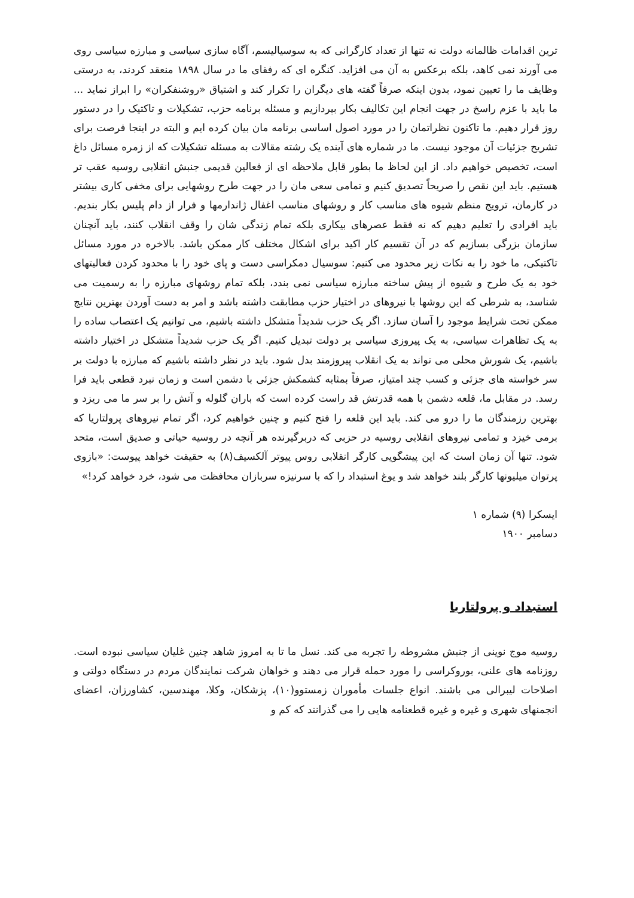ترین اقدامات ظالمانه دولت نه تنها از تعداد کارگرانی که به سوسیالیسم، آگاه سازی سیاسی و مبارزه سیاسی روی می آورند نمی کاهد، بلکه برعکس به آن می افزاید. کنگره ای که رفقای ما در سال ۱۸۹۸ منعقد کردند، به درستی وظایف ما را تعیین نمود، بدون اینکه صرفاً گفته های دیگران را تکرار کند و اشتیاق «روشنفکران» را ابراز نماید ... ما باید با عزم راسخ در جهت انجام این تکالیف بکار بپردازیم و مسئله برنامه حزب، تشکیلات و تاکتیک را در دستور روز قرار دهیم. ما تاکنون نظراتمان را در مورد اصول اساسی برنامه مان بیان کرده ایم و البته در اینجا فرصت برای تشریح جزئیات آن موجود نیست. ما در شماره های آینده یک رشته مقالات به مسئله تشکیلات که از زمره مسائل داغ است، تخصیص خواهیم داد. از این لحاظ ما بطور قابل ملاحظه ای از فعالین قدیمی جنبش انقلابی روسیه عقب تر هستیم. باید این نقص را صریحاً تصدیق کنیم و تمامی سعی مان را در جهت طرح روشهایی برای مخفی کاری بیشتر در کارمان، ترویج منظم شیوه های مناسب کار و روشهای مناسب اغفال ژاندارمها و فرار از دام پلیس بکار بندیم. باید افرادی را تعلیم دهیم که نه فقط عصرهای بیکاری بلکه تمام زندگی شان را وقف انقلاب کنند، باید آنچنان سازمان بزرگی بسازیم که در آن تقسیم کار اکید برای اشکال مختلف کار ممکن باشد. بالاخره در مورد مسائل تاکتیکی، ما خود را به نکات زیر محدود می کنیم: سوسیال دمکراسی دست و پای خود را با محدود کردن فعالیتهای خود به یک طرح و شیوه از پیش ساخته مبارزه سیاسی نمی بندد، بلکه تمام روشهای مبارزه را به رسمیت می شناسد، به شرطی که این روشها با نیروهای در اختیار حزب مطابقت داشته باشد و امر به دست آوردن بهترین نتایج ممکن تحت شرایط موجود را آسان سازد. اگر یک حزب شدیداً متشکل داشته باشیم، می توانیم یک اعتصاب ساده را به یک تظاهرات سیاسی، به یک پیروزی سیاسی بر دولت تبدیل کنیم. اگر یک حزب شدیداً متشکل در اختیار داشته باشیم، یک شورش محلی می تواند به یک انقلاب پیروزمند بدل شود. باید در نظر داشته باشیم که مبارزه با دولت بر سر خواسته های جزئی و کسب چند امتیاز، صرفاً بمثابه کشمکش جزئی با دشمن است و زمان نبرد قطعی باید فرا رسد. در مقابل ما، قلعه دشمن با همه قدرتش قد راست کرده است که باران گلوله و آتش را بر سر ما می ریزد و بهترین رزمندگان ما را درو می کند. باید این قلعه را فتح کنیم و چنین خواهیم کرد، اگر تمام نیروهای پرولتاریا که برمی خیزد و تمامی نیروهای انقلابی روسیه در حزبی که دربرگیرنده هر آنچه در روسیه حیاتی و صدیق است، متحد شود. تنها آن زمان است که این پیشگویی کارگر انقلابی روس پیوتر آلکسیف(۸) به حقیقت خواهد پیوست: «بازوی پرتوان میلیونها کارگر بلند خواهد شد و یوغ استبداد را که با سرنیزه سربازان محافظت می شود، خرد خواهد کرد!»
ایسکرا (۹) شماره ۱
دسامبر ۱۹۰۰
استبداد و پرولتاریا
روسیه موج نوینی از جنبش مشروطه را تجربه می کند. نسل ما تا به امروز شاهد چنین غلیان سیاسی نبوده است. روزنامه های علنی، بوروکراسی را مورد حمله قرار می دهند و خواهان شرکت نمایندگان مردم در دستگاه دولتی و اصلاحات لیبرالی می باشند. انواع جلسات مأموران زمستوو(۱۰)، پزشکان، وکلا، مهندسین، کشاورزان، اعضای انجمنهای شهری و غیره و غیره قطعنامه هایی را می گذرانند که کم و